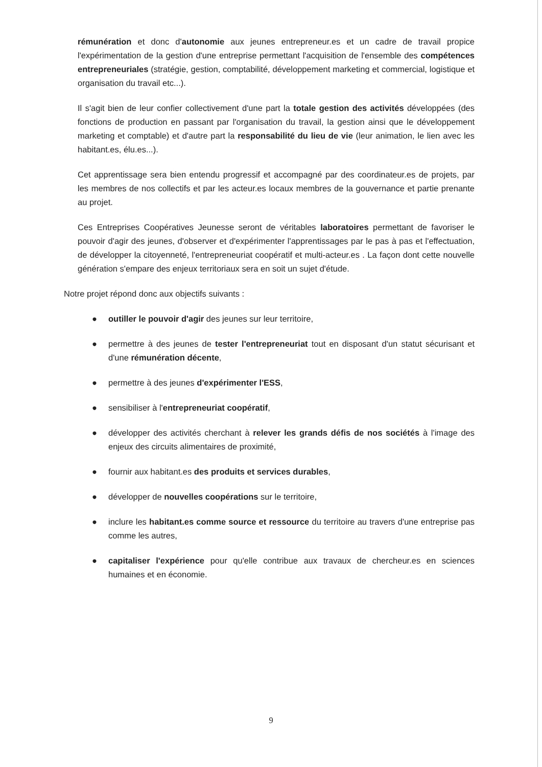rémunération et donc d'autonomie aux jeunes entrepreneur.es et un cadre de travail propice l'expérimentation de la gestion d'une entreprise permettant l'acquisition de l'ensemble des compétences entrepreneuriales (stratégie, gestion, comptabilité, développement marketing et commercial, logistique et organisation du travail etc...).
Il s'agit bien de leur confier collectivement d'une part la totale gestion des activités développées (des fonctions de production en passant par l'organisation du travail, la gestion ainsi que le développement marketing et comptable) et d'autre part la responsabilité du lieu de vie (leur animation, le lien avec les habitant.es, élu.es...).
Cet apprentissage sera bien entendu progressif et accompagné par des coordinateur.es de projets, par les membres de nos collectifs et par les acteur.es locaux membres de la gouvernance et partie prenante au projet.
Ces Entreprises Coopératives Jeunesse seront de véritables laboratoires permettant de favoriser le pouvoir d'agir des jeunes, d'observer et d'expérimenter l'apprentissages par le pas à pas et l'effectuation, de développer la citoyenneté, l'entrepreneuriat coopératif et multi-acteur.es . La façon dont cette nouvelle génération s'empare des enjeux territoriaux sera en soit un sujet d'étude.
Notre projet répond donc aux objectifs suivants :
● outiller le pouvoir d'agir des jeunes sur leur territoire,
● permettre à des jeunes de tester l'entrepreneuriat tout en disposant d'un statut sécurisant et d'une rémunération décente,
● permettre à des jeunes d'expérimenter l'ESS,
● sensibiliser à l'entrepreneuriat coopératif,
● développer des activités cherchant à relever les grands défis de nos sociétés à l'image des enjeux des circuits alimentaires de proximité,
● fournir aux habitant.es des produits et services durables,
● développer de nouvelles coopérations sur le territoire,
● inclure les habitant.es comme source et ressource du territoire au travers d'une entreprise pas comme les autres,
● capitaliser l'expérience pour qu'elle contribue aux travaux de chercheur.es en sciences humaines et en économie.
9